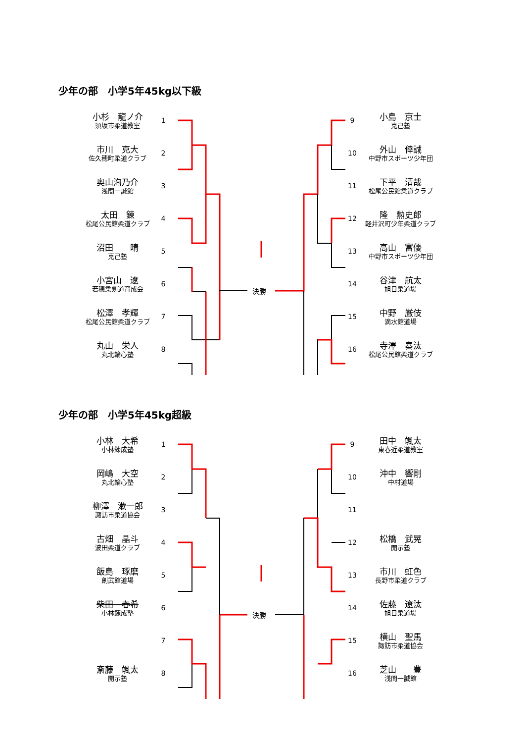少年の部　小学5年45kg以下級
決勝
| 小杉 龍ノ介 須坂市柔道教室 | 1 |
| 市川 克大 佐久穂町柔道クラブ | 2 |
| 奥山洵乃介 浅間一誠館 | 3 |
| 太田 錬 松尾公民館柔道クラブ | 4 |
| 沼田 晴 克己塾 | 5 |
| 小宮山 遼 若穂柔剣道育成会 | 6 |
| 松澤 孝輝 松尾公民館柔道クラブ | 7 |
| 丸山 栄人 丸北輪心塾 | 8 |
| 9 | 小島 京士 克己塾 |
| 10 | 外山 倖誠 中野市スポーツ少年団 |
| 11 | 下平 清哉 松尾公民館柔道クラブ |
| 12 | 隆 勲史郎 軽井沢町少年柔道クラブ |
| 13 | 高山 富優 中野市スポーツ少年団 |
| 14 | 谷津 航太 旭日柔道場 |
| 15 | 中野 厳伎 滴水館道場 |
| 16 | 寺澤 奏汰 松尾公民館柔道クラブ |
少年の部　小学5年45kg超級
決勝
| 小林 大希 小林錬成塾 | 1 |
| 岡嶋 大空 丸北輪心塾 | 2 |
| 柳澤 漱一郎 諏訪市柔道協会 | 3 |
| 古畑 晶斗 波田柔道クラブ | 4 |
| 飯島 琢磨 創武館道場 | 5 |
| 柴田 春希 小林錬成塾 | 6 |
| | 7 |
| 斎藤 颯太 開示塾 | 8 |
| 9 | 田中 颯太 東春近柔道教室 |
| 10 | 沖中 響剛 中村道場 |
| 11 | |
| 12 | 松橋 武晃 開示塾 |
| 13 | 市川 虹色 長野市柔道クラブ |
| 14 | 佐藤 遼汰 旭日柔道場 |
| 15 | 横山 聖馬 諏訪市柔道協会 |
| 16 | 芝山 豊 浅間一誠館 |